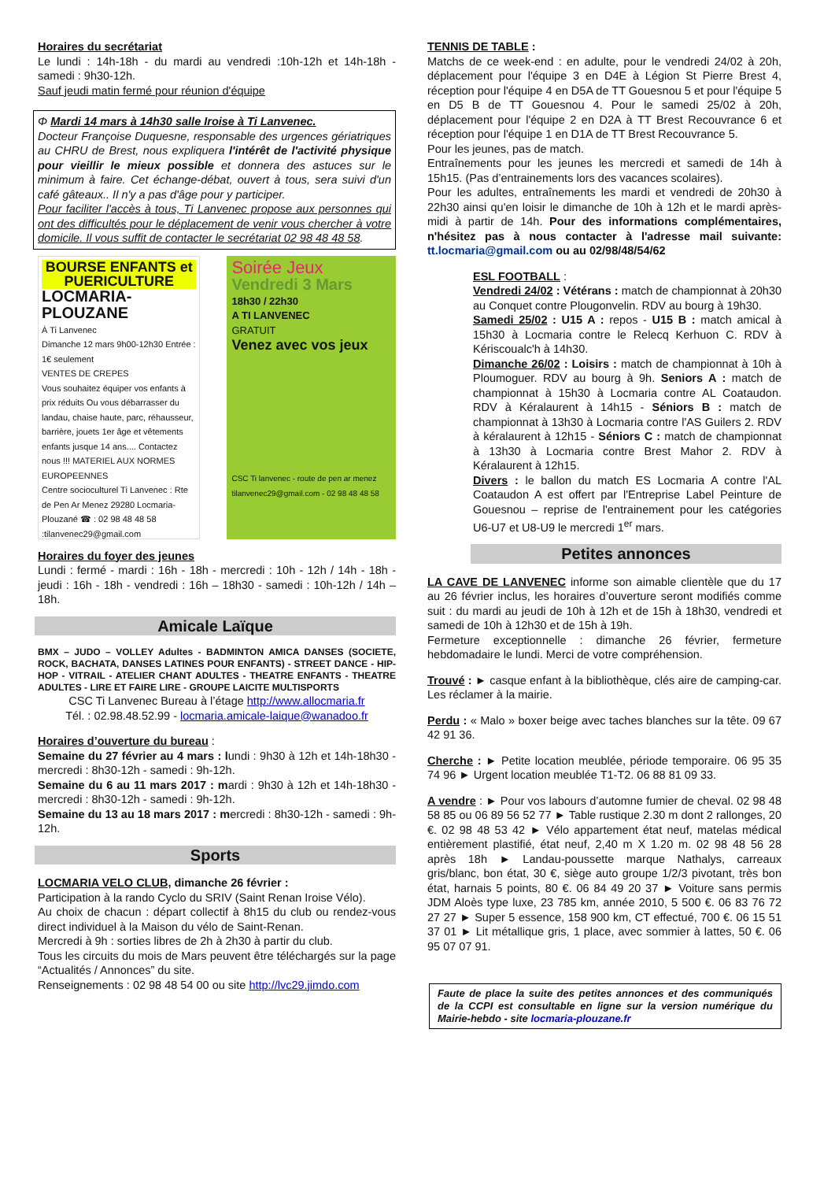Horaires du secrétariat
Le lundi : 14h-18h - du mardi au vendredi :10h-12h et 14h-18h - samedi : 9h30-12h.
Sauf jeudi matin fermé pour réunion d'équipe
Φ Mardi 14 mars à 14h30 salle Iroise à Ti Lanvenec.
Docteur Françoise Duquesne, responsable des urgences gériatriques au CHRU de Brest, nous expliquera l'intérêt de l'activité physique pour vieillir le mieux possible et donnera des astuces sur le minimum à faire. Cet échange-débat, ouvert à tous, sera suivi d'un café gâteaux.. Il n'y a pas d'âge pour y participer.
Pour faciliter l'accès à tous, Ti Lanvenec propose aux personnes qui ont des difficultés pour le déplacement de venir vous chercher à votre domicile. Il vous suffit de contacter le secrétariat 02 98 48 48 58.
BOURSE ENFANTS et PUERICULTURE
LOCMARIA-PLOUZANE
À Ti Lanvenec
Dimanche 12 mars 9h00-12h30 Entrée : 1€ seulement
VENTES DE CREPES
Vous souhaitez équiper vos enfants à prix réduits Ou vous débarrasser du landau, chaise haute, parc, réhausseur, barrière, jouets 1er âge et vêtements enfants jusque 14 ans.... Contactez nous !!! MATERIEL AUX NORMES EUROPEENNES
Centre socioculturel Ti Lanvenec : Rte de Pen Ar Menez 29280 Locmaria-Plouzané ☎ : 02 98 48 48 58 :tilanvenec29@gmail.com
Soirée Jeux
Vendredi 3 Mars
18h30 / 22h30
A TI LANVENEC
GRATUIT
Venez avec vos jeux
CSC Ti lanvenec - route de pen ar menez tilanvenec29@gmail.com - 02 98 48 48 58
Horaires du foyer des jeunes
Lundi : fermé - mardi : 16h - 18h - mercredi : 10h - 12h / 14h - 18h - jeudi : 16h - 18h - vendredi : 16h – 18h30 - samedi : 10h-12h / 14h – 18h.
Amicale Laïque
BMX – JUDO – VOLLEY Adultes - BADMINTON AMICA DANSES (SOCIETE, ROCK, BACHATA, DANSES LATINES POUR ENFANTS) - STREET DANCE - HIP-HOP - VITRAIL - ATELIER CHANT ADULTES - THEATRE ENFANTS - THEATRE ADULTES - LIRE ET FAIRE LIRE - GROUPE LAICITE MULTISPORTS
CSC Ti Lanvenec Bureau à l’étage http://www.allocmaria.fr
Tél. : 02.98.48.52.99 - locmaria.amicale-laique@wanadoo.fr
Horaires d’ouverture du bureau :
Semaine du 27 février au 4 mars : lundi : 9h30 à 12h et 14h-18h30 - mercredi : 8h30-12h - samedi : 9h-12h.
Semaine du 6 au 11 mars 2017 : mardi : 9h30 à 12h et 14h-18h30 - mercredi : 8h30-12h - samedi : 9h-12h.
Semaine du 13 au 18 mars 2017 : mercredi : 8h30-12h - samedi : 9h-12h.
Sports
LOCMARIA VELO CLUB, dimanche 26 février :
Participation à la rando Cyclo du SRIV (Saint Renan Iroise Vélo).
Au choix de chacun : départ collectif à 8h15 du club ou rendez-vous direct individuel à la Maison du vélo de Saint-Renan.
Mercredi à 9h : sorties libres de 2h à 2h30 à partir du club.
Tous les circuits du mois de Mars peuvent être téléchargés sur la page “Actualités / Annonces” du site.
Renseignements : 02 98 48 54 00 ou site http://lvc29.jimdo.com
TENNIS DE TABLE :
Matchs de ce week-end : en adulte, pour le vendredi 24/02 à 20h, déplacement pour l'équipe 3 en D4E à Légion St Pierre Brest 4, réception pour l'équipe 4 en D5A de TT Gouesnou 5 et pour l'équipe 5 en D5 B de TT Gouesnou 4. Pour le samedi 25/02 à 20h, déplacement pour l'équipe 2 en D2A à TT Brest Recouvrance 6 et réception pour l'équipe 1 en D1A de TT Brest Recouvrance 5.
Pour les jeunes, pas de match.
Entraînements pour les jeunes les mercredi et samedi de 14h à 15h15. (Pas d’entrainements lors des vacances scolaires).
Pour les adultes, entraînements les mardi et vendredi de 20h30 à 22h30 ainsi qu'en loisir le dimanche de 10h à 12h et le mardi après-midi à partir de 14h. Pour des informations complémentaires, n'hésitez pas à nous contacter à l'adresse mail suivante: tt.locmaria@gmail.com ou au 02/98/48/54/62
ESL FOOTBALL :
Vendredi 24/02 : Vétérans : match de championnat à 20h30 au Conquet contre Plougonvelin. RDV au bourg à 19h30.
Samedi 25/02 : U15 A : repos - U15 B : match amical à 15h30 à Locmaria contre le Relecq Kerhuon C. RDV à Kériscoualc'h à 14h30.
Dimanche 26/02 : Loisirs : match de championnat à 10h à Ploumoguer. RDV au bourg à 9h. Seniors A : match de championnat à 15h30 à Locmaria contre AL Coataudon. RDV à Kéralaurent à 14h15 - Séniors B : match de championnat à 13h30 à Locmaria contre l'AS Guilers 2. RDV à kéralaurent à 12h15 - Séniors C : match de championnat à 13h30 à Locmaria contre Brest Mahor 2. RDV à Kéralaurent à 12h15.
Divers : le ballon du match ES Locmaria A contre l'AL Coataudon A est offert par l'Entreprise Label Peinture de Gouesnou – reprise de l'entrainement pour les catégories U6-U7 et U8-U9 le mercredi 1<sup>er</sup> mars.
Petites annonces
LA CAVE DE LANVENEC informe son aimable clientèle que du 17 au 26 février inclus, les horaires d’ouverture seront modifiés comme suit : du mardi au jeudi de 10h à 12h et de 15h à 18h30, vendredi et samedi de 10h à 12h30 et de 15h à 19h.
Fermeture exceptionnelle : dimanche 26 février, fermeture hebdomadaire le lundi. Merci de votre compréhension.
Trouvé : ► casque enfant à la bibliothèque, clés aire de camping-car. Les réclamer à la mairie.
Perdu : « Malo » boxer beige avec taches blanches sur la tête. 09 67 42 91 36.
Cherche : ► Petite location meublée, période temporaire. 06 95 35 74 96 ► Urgent location meublée T1-T2. 06 88 81 09 33.
A vendre : ► Pour vos labours d’automne fumier de cheval. 02 98 48 58 85 ou 06 89 56 52 77 ► Table rustique 2.30 m dont 2 rallonges, 20 €. 02 98 48 53 42 ► Vélo appartement état neuf, matelas médical entièrement plastifié, état neuf, 2,40 m X 1.20 m. 02 98 48 56 28 après 18h ► Landau-poussette marque Nathalys, carreaux gris/blanc, bon état, 30 €, siège auto groupe 1/2/3 pivotant, très bon état, harnais 5 points, 80 €. 06 84 49 20 37 ► Voiture sans permis JDM Aloès type luxe, 23 785 km, année 2010, 5 500 €. 06 83 76 72 27 27 ► Super 5 essence, 158 900 km, CT effectué, 700 €. 06 15 51 37 01 ► Lit métallique gris, 1 place, avec sommier à lattes, 50 €. 06 95 07 07 91.
Faute de place la suite des petites annonces et des communiqués de la CCPI est consultable en ligne sur la version numérique du Mairie-hebdo - site locmaria-plouzane.fr